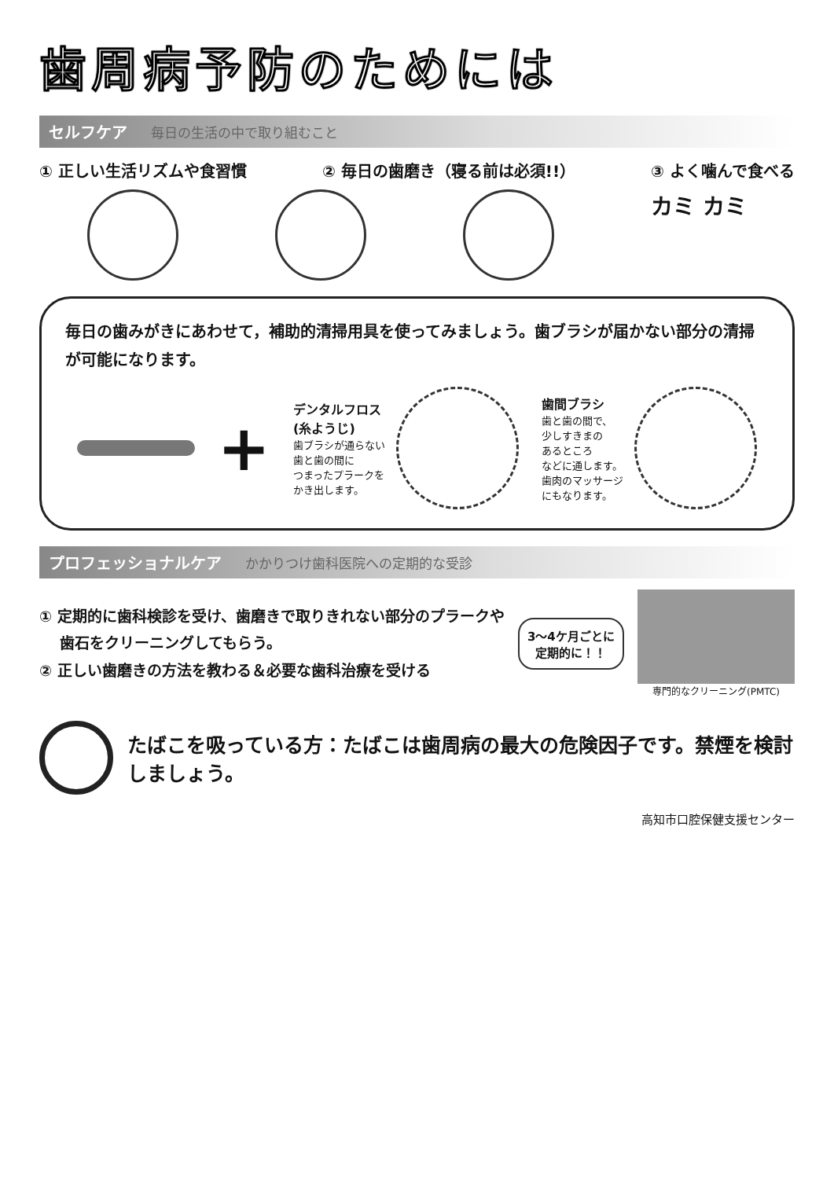歯周病予防のためには
セルフケア 毎日の生活の中で取り組むこと
① 正しい生活リズムや食習慣 ② 毎日の歯磨き（寝る前は必須!!） ③ よく噛んで食べる
カミ カミ
毎日の歯みがきにあわせて，補助的清掃用具を使ってみましょう。歯ブラシが届かない部分の清掃が可能になります。
+
デンタルフロス
(糸ようじ)
歯ブラシが通らない
歯と歯の間に
つまったプラークを
かき出します。
歯間ブラシ
歯と歯の間で、
少しすきまの
あるところ
などに通します。
歯肉のマッサージ
にもなります。
プロフェッショナルケア かかりつけ歯科医院への定期的な受診
① 定期的に歯科検診を受け、歯磨きで取りきれない部分のプラークや
歯石をクリーニングしてもらう。
② 正しい歯磨きの方法を教わる＆必要な歯科治療を受ける
3～4ケ月ごとに
定期的に！！
専門的なクリーニング(PMTC)
たばこを吸っている方：たばこは歯周病の最大の危険因子です。禁煙を検討しましょう。
高知市口腔保健支援センター